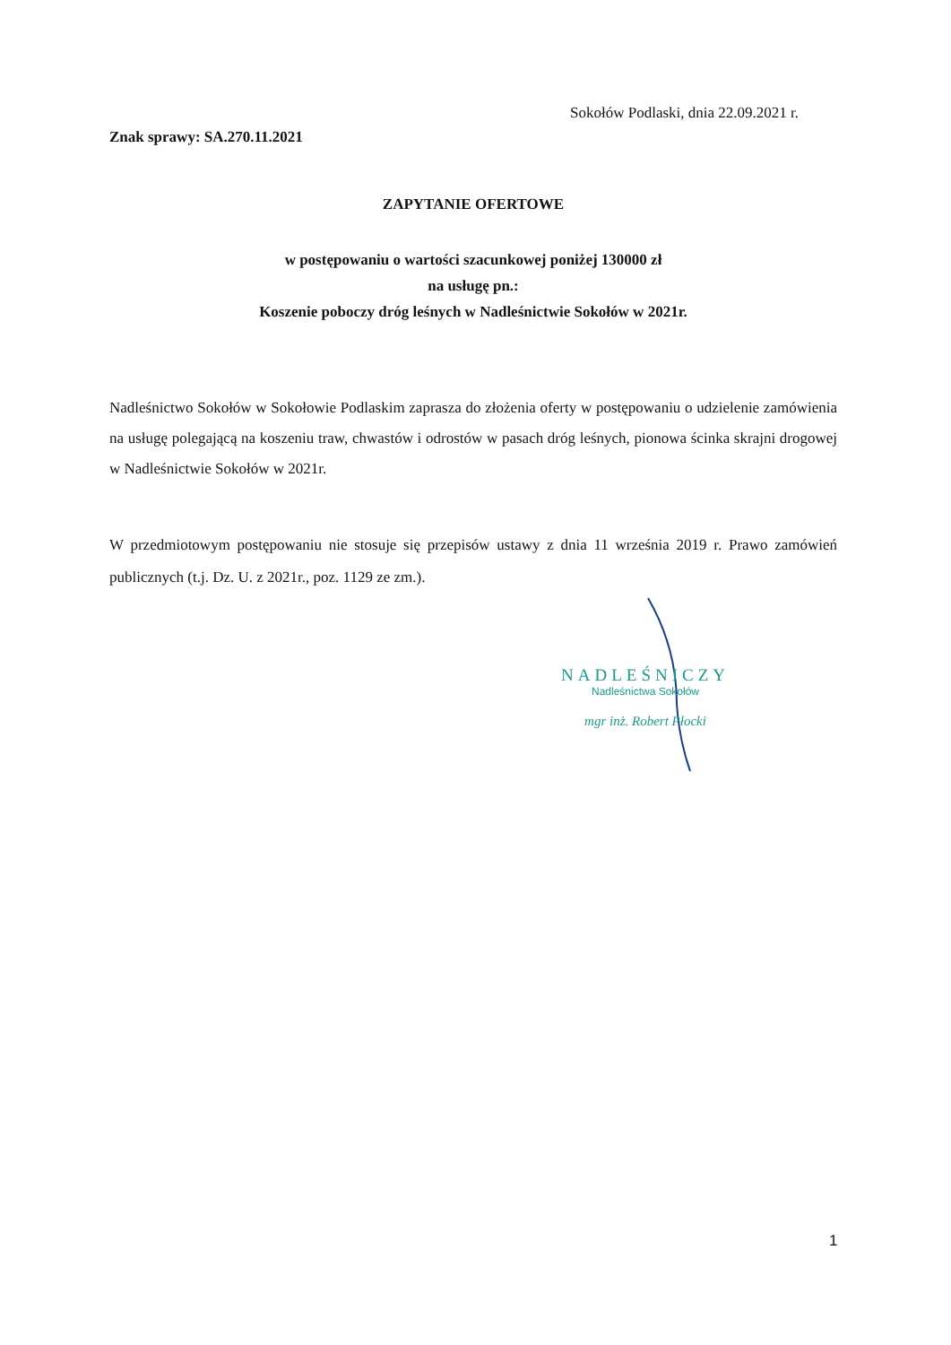Sokołów Podlaski, dnia 22.09.2021 r.
Znak sprawy: SA.270.11.2021
ZAPYTANIE OFERTOWE
w postępowaniu o wartości szacunkowej poniżej 130000 zł
na usługę pn.:
Koszenie poboczy dróg leśnych w Nadleśnictwie Sokołów w 2021r.
Nadleśnictwo Sokołów w Sokołowie Podlaskim zaprasza do złożenia oferty w postępowaniu o udzielenie zamówienia na usługę polegającą na koszeniu traw, chwastów i odrostów w pasach dróg leśnych, pionowa ścinka skrajni drogowej w Nadleśnictwie Sokołów w 2021r.
W przedmiotowym postępowaniu nie stosuje się przepisów ustawy z dnia 11 września 2019 r. Prawo zamówień publicznych (t.j. Dz. U. z 2021r., poz. 1129 ze zm.).
NADLEŚNICZY
Nadleśnictwa Sokołów
mgr inż. Robert Płocki
1